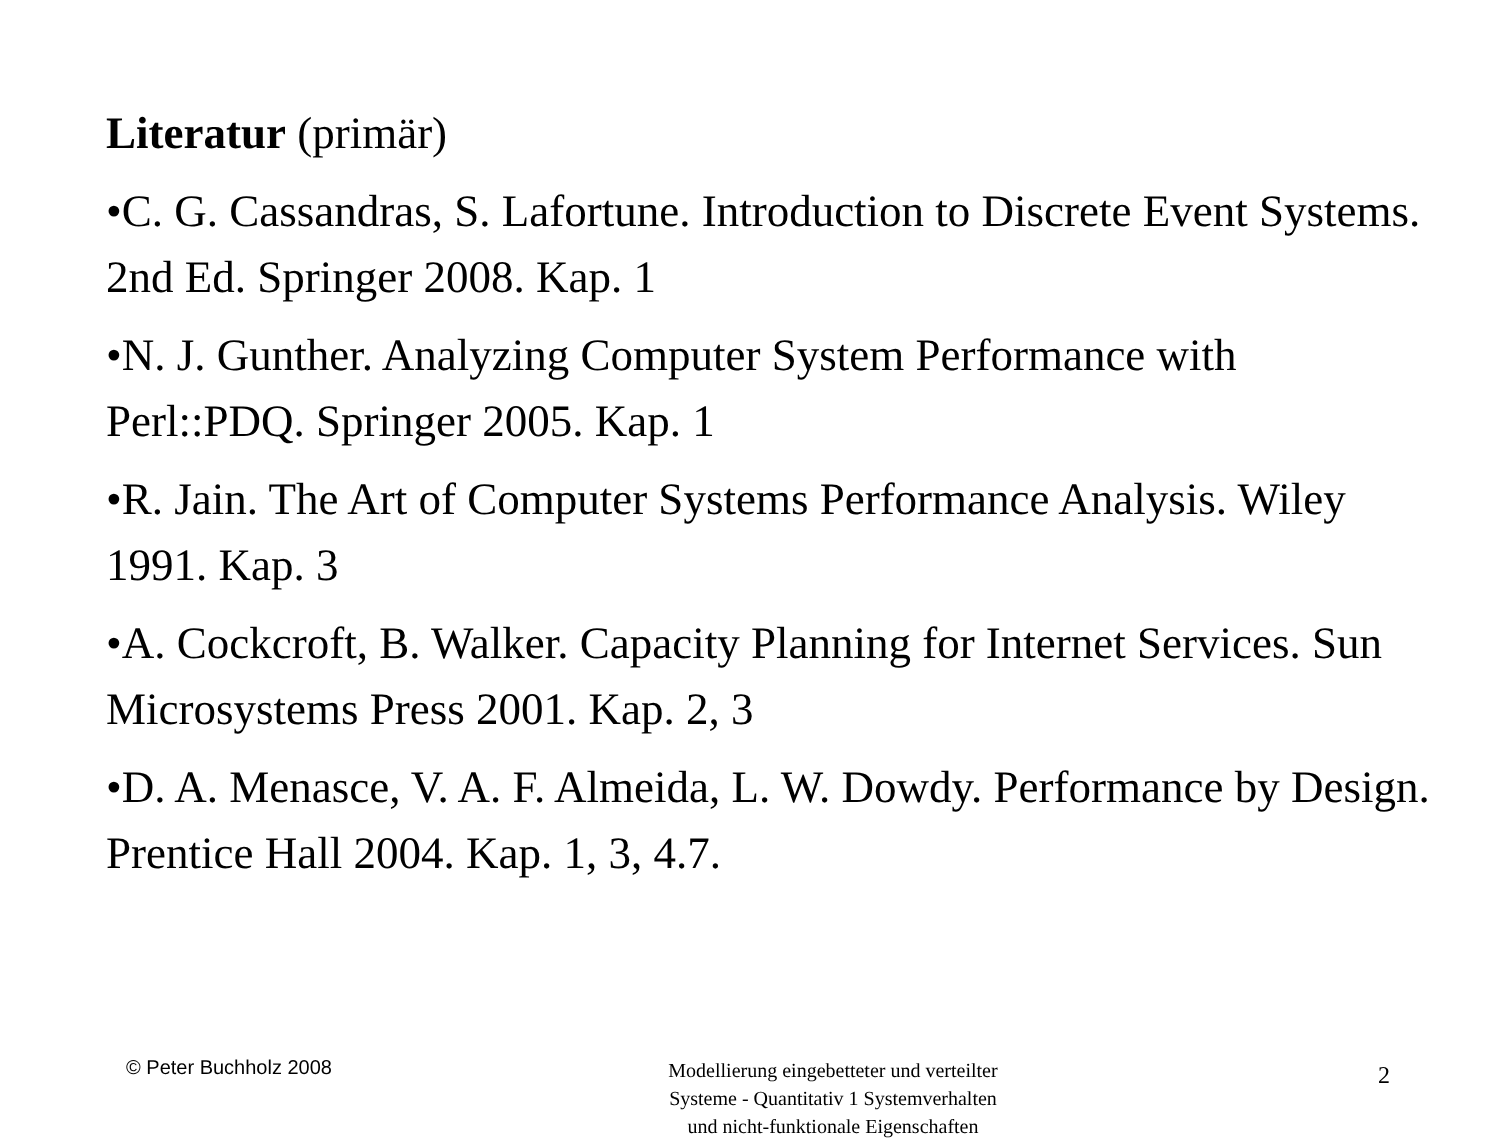Literatur (primär)
•C. G. Cassandras, S. Lafortune. Introduction to Discrete Event Systems. 2nd Ed. Springer 2008. Kap. 1
•N. J. Gunther. Analyzing Computer System Performance with Perl::PDQ. Springer 2005. Kap. 1
•R. Jain. The Art of Computer Systems Performance Analysis. Wiley 1991. Kap. 3
•A. Cockcroft, B. Walker. Capacity Planning for Internet Services. Sun Microsystems Press 2001. Kap. 2, 3
•D. A. Menasce, V. A. F. Almeida, L. W. Dowdy. Performance by Design. Prentice Hall 2004. Kap. 1, 3, 4.7.
© Peter Buchholz 2008
Modellierung eingebetteter und verteilter
Systeme - Quantitativ 1 Systemverhalten
und nicht-funktionale Eigenschaften
2